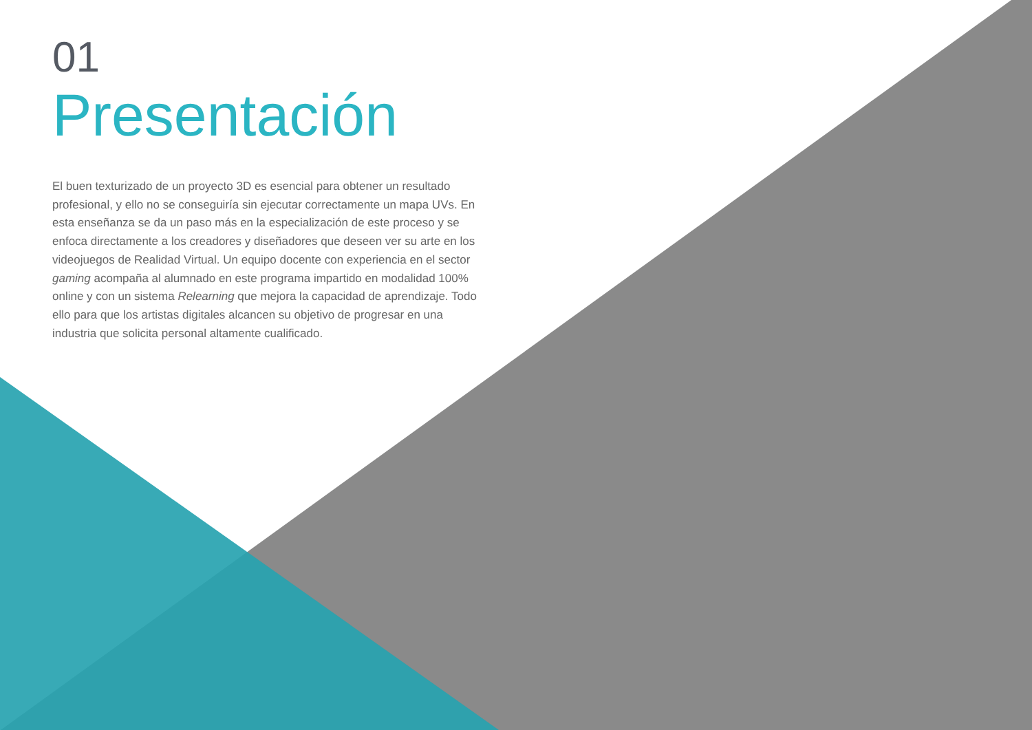01
Presentación
El buen texturizado de un proyecto 3D es esencial para obtener un resultado profesional, y ello no se conseguiría sin ejecutar correctamente un mapa UVs. En esta enseñanza se da un paso más en la especialización de este proceso y se enfoca directamente a los creadores y diseñadores que deseen ver su arte en los videojuegos de Realidad Virtual. Un equipo docente con experiencia en el sector gaming acompaña al alumnado en este programa impartido en modalidad 100% online y con un sistema Relearning que mejora la capacidad de aprendizaje. Todo ello para que los artistas digitales alcancen su objetivo de progresar en una industria que solicita personal altamente cualificado.